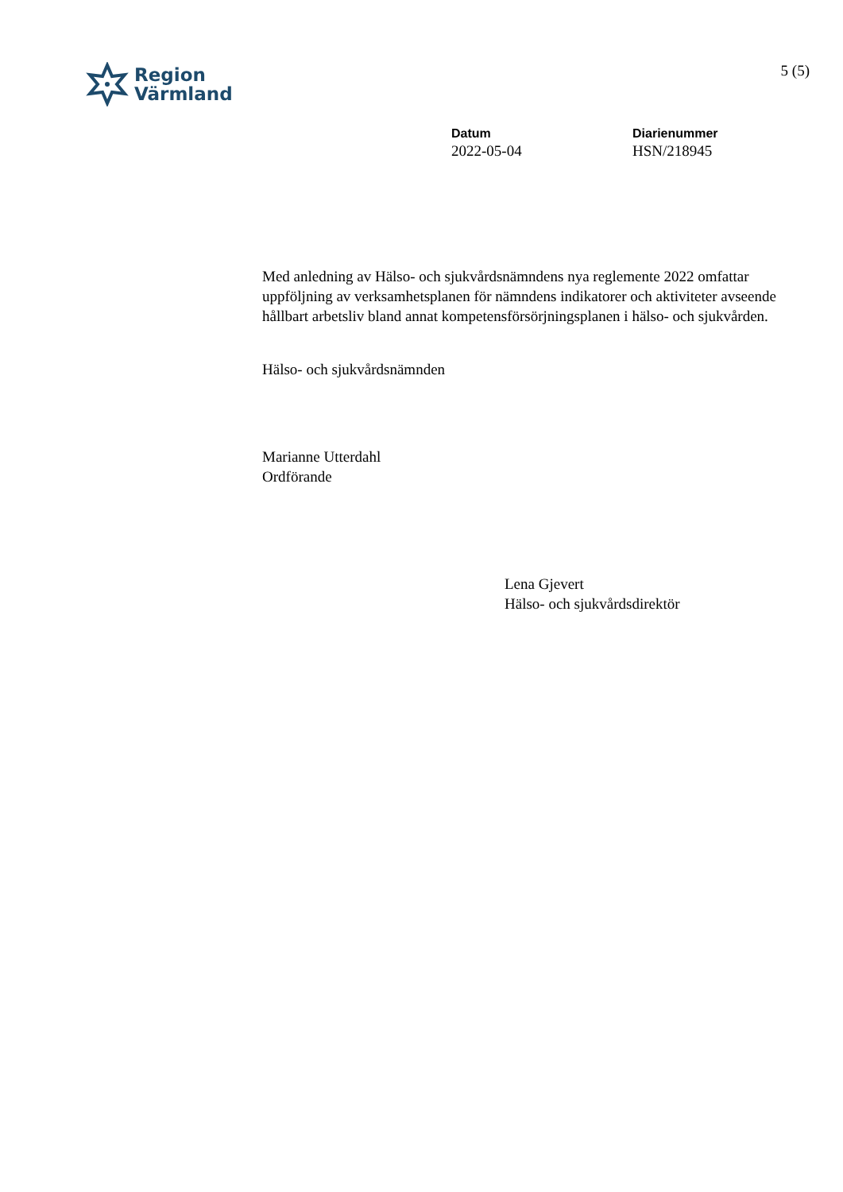Region
Värmland
5 (5)
Datum
2022-05-04
Diarienummer
HSN/218945
Med anledning av Hälso- och sjukvårdsnämndens nya reglemente 2022 omfattar uppföljning av verksamhetsplanen för nämndens indikatorer och aktiviteter avseende hållbart arbetsliv bland annat kompetensförsörjningsplanen i hälso- och sjukvården.
Hälso- och sjukvårdsnämnden
Marianne Utterdahl
Ordförande
Lena Gjevert
Hälso- och sjukvårdsdirektör